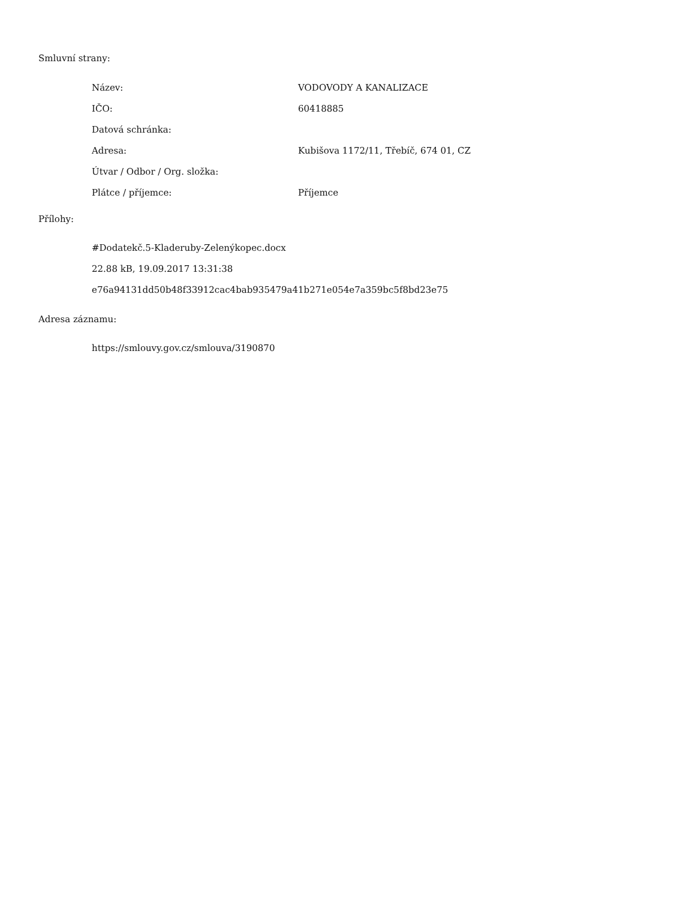Smluvní strany:
| Název: | VODOVODY A KANALIZACE |
| IČO: | 60418885 |
| Datová schránka: | |
| Adresa: | Kubišova 1172/11, Třebíč, 674 01, CZ |
| Útvar / Odbor / Org. složka: | |
| Plátce / příjemce: | Příjemce |
Přílohy:
#Dodatekč.5-Kladeruby-Zelenýkopec.docx
22.88 kB, 19.09.2017 13:31:38
e76a94131dd50b48f33912cac4bab935479a41b271e054e7a359bc5f8bd23e75
Adresa záznamu:
https://smlouvy.gov.cz/smlouva/3190870